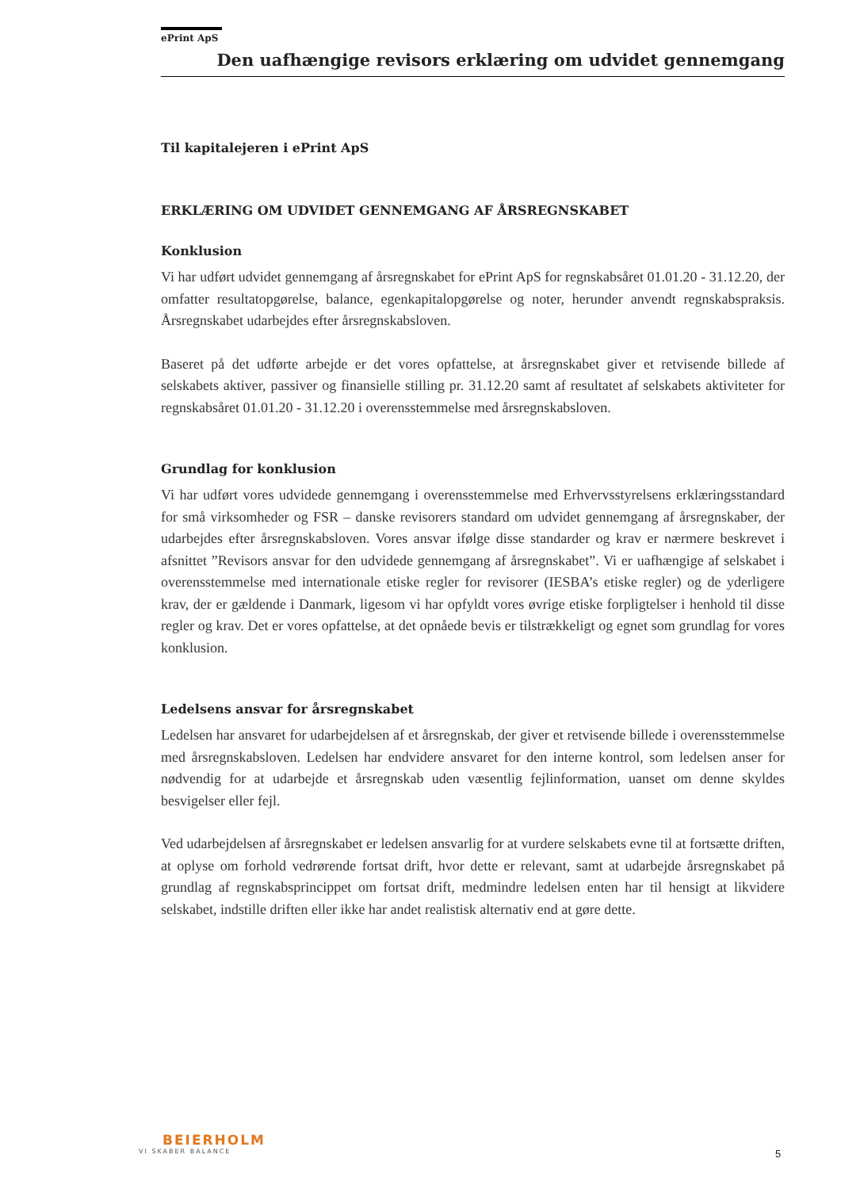ePrint ApS
Den uafhængige revisors erklæring om udvidet gennemgang
Til kapitalejeren i ePrint ApS
ERKLÆRING OM UDVIDET GENNEMGANG AF ÅRSREGNSKABET
Konklusion
Vi har udført udvidet gennemgang af årsregnskabet for ePrint ApS for regnskabsåret 01.01.20 - 31.12.20, der omfatter resultatopgørelse, balance, egenkapitalopgørelse og noter, herunder anvendt regnskabspraksis. Årsregnskabet udarbejdes efter årsregnskabsloven.
Baseret på det udførte arbejde er det vores opfattelse, at årsregnskabet giver et retvisende billede af selskabets aktiver, passiver og finansielle stilling pr. 31.12.20 samt af resultatet af selskabets aktiviteter for regnskabsåret 01.01.20 - 31.12.20 i overensstemmelse med årsregnskabsloven.
Grundlag for konklusion
Vi har udført vores udvidede gennemgang i overensstemmelse med Erhvervsstyrelsens erklæringsstandard for små virksomheder og FSR – danske revisorers standard om udvidet gennemgang af årsregnskaber, der udarbejdes efter årsregnskabsloven. Vores ansvar ifølge disse standarder og krav er nærmere beskrevet i afsnittet ”Revisors ansvar for den udvidede gennemgang af årsregnskabet”. Vi er uafhængige af selskabet i overensstemmelse med internationale etiske regler for revisorer (IESBA’s etiske regler) og de yderligere krav, der er gældende i Danmark, ligesom vi har opfyldt vores øvrige etiske forpligtelser i henhold til disse regler og krav. Det er vores opfattelse, at det opnåede bevis er tilstrækkeligt og egnet som grundlag for vores konklusion.
Ledelsens ansvar for årsregnskabet
Ledelsen har ansvaret for udarbejdelsen af et årsregnskab, der giver et retvisende billede i overensstemmelse med årsregnskabsloven. Ledelsen har endvidere ansvaret for den interne kontrol, som ledelsen anser for nødvendig for at udarbejde et årsregnskab uden væsentlig fejlinformation, uanset om denne skyldes besvigelser eller fejl.
Ved udarbejdelsen af årsregnskabet er ledelsen ansvarlig for at vurdere selskabets evne til at fortsætte driften, at oplyse om forhold vedrørende fortsat drift, hvor dette er relevant, samt at udarbejde årsregnskabet på grundlag af regnskabsprincippet om fortsat drift, medmindre ledelsen enten har til hensigt at likvidere selskabet, indstille driften eller ikke har andet realistisk alternativ end at gøre dette.
BEIERHOLM
VI SKABER BALANCE
5